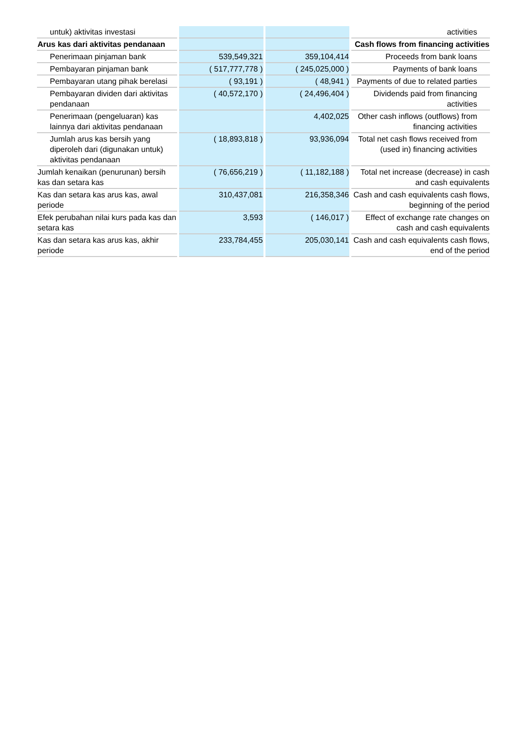| untuk) aktivitas investasi | | | activities |
| Arus kas dari aktivitas pendanaan | | | Cash flows from financing activities |
| Penerimaan pinjaman bank | 539,549,321 | 359,104,414 | Proceeds from bank loans |
| Pembayaran pinjaman bank | ( 517,777,778 ) | ( 245,025,000 ) | Payments of bank loans |
| Pembayaran utang pihak berelasi | ( 93,191 ) | ( 48,941 ) | Payments of due to related parties |
| Pembayaran dividen dari aktivitas pendanaan | ( 40,572,170 ) | ( 24,496,404 ) | Dividends paid from financing activities |
| Penerimaan (pengeluaran) kas lainnya dari aktivitas pendanaan | | 4,402,025 | Other cash inflows (outflows) from financing activities |
| Jumlah arus kas bersih yang diperoleh dari (digunakan untuk) aktivitas pendanaan | ( 18,893,818 ) | 93,936,094 | Total net cash flows received from (used in) financing activities |
| Jumlah kenaikan (penurunan) bersih kas dan setara kas | ( 76,656,219 ) | ( 11,182,188 ) | Total net increase (decrease) in cash and cash equivalents |
| Kas dan setara kas arus kas, awal periode | 310,437,081 | 216,358,346 | Cash and cash equivalents cash flows, beginning of the period |
| Efek perubahan nilai kurs pada kas dan setara kas | 3,593 | ( 146,017 ) | Effect of exchange rate changes on cash and cash equivalents |
| Kas dan setara kas arus kas, akhir periode | 233,784,455 | 205,030,141 | Cash and cash equivalents cash flows, end of the period |